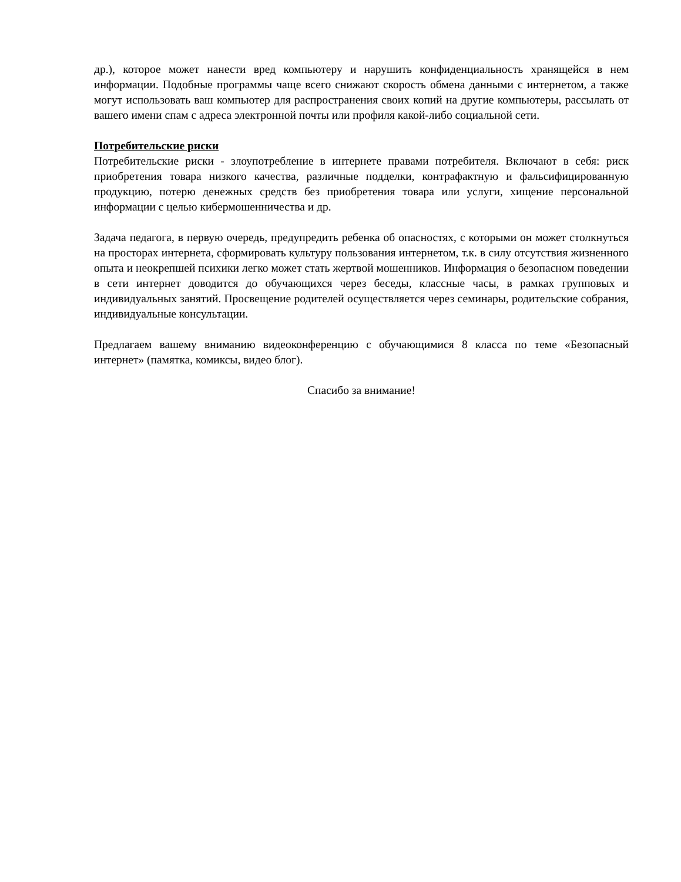др.), которое может нанести вред компьютеру и нарушить конфиденциальность хранящейся в нем информации. Подобные программы чаще всего снижают скорость обмена данными с интернетом, а также могут использовать ваш компьютер для распространения своих копий на другие компьютеры, рассылать от вашего имени спам с адреса электронной почты или профиля какой-либо социальной сети.
Потребительские риски
Потребительские риски - злоупотребление в интернете правами потребителя. Включают в себя: риск приобретения товара низкого качества, различные подделки, контрафактную и фальсифицированную продукцию, потерю денежных средств без приобретения товара или услуги, хищение персональной информации с целью кибермошенничества и др.
Задача педагога, в первую очередь, предупредить ребенка об опасностях, с которыми он может столкнуться на просторах интернета, сформировать культуру пользования интернетом, т.к. в силу отсутствия жизненного опыта и неокрепшей психики легко может стать жертвой мошенников. Информация о безопасном поведении в сети интернет доводится до обучающихся через беседы, классные часы, в рамках групповых и индивидуальных занятий. Просвещение родителей осуществляется через семинары, родительские собрания, индивидуальные консультации.
Предлагаем вашему вниманию видеоконференцию с обучающимися 8 класса по теме «Безопасный интернет» (памятка, комиксы, видео блог).
Спасибо за внимание!